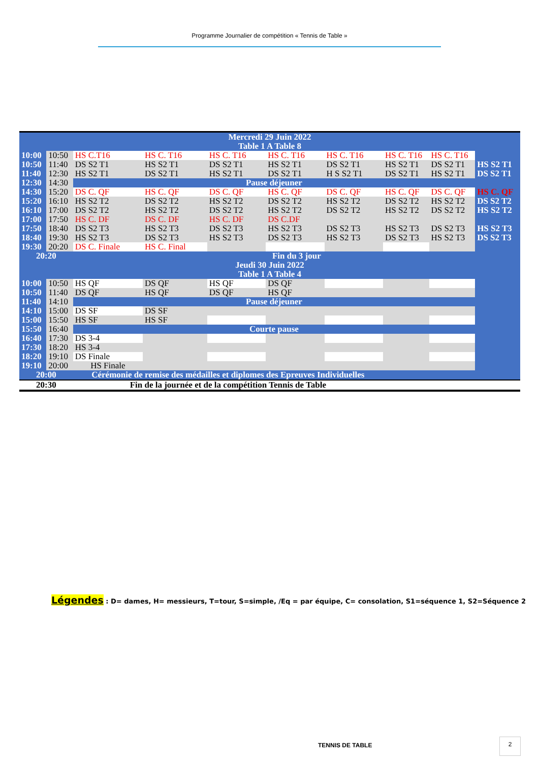Programme Journalier de compétition « Tennis de Table »
| Mercredi 29 Juin 2022 | | | | | | | | | |
| Table 1 A Table 8 | | | | | | | | | |
| 10:00 | 10:50 | HS C.T16 | HS C. T16 | HS C. T16 | HS C. T16 | HS C. T16 | HS C. T16 | HS C. T16 | |
| 10:50 | 11:40 | DS S2 T1 | HS S2 T1 | DS S2 T1 | HS S2 T1 | DS S2 T1 | HS S2 T1 | DS S2 T1 | HS S2 T1 |
| 11:40 | 12:30 | HS S2 T1 | DS S2 T1 | HS S2 T1 | DS S2 T1 | H S S2 T1 | DS S2 T1 | HS S2 T1 | DS S2 T1 |
| 12:30 | 14:30 | Pause déjeuner | | | | | | | |
| 14:30 | 15:20 | DS C. QF | HS C. QF | DS C. QF | HS C. QF | DS C. QF | HS C. QF | DS C. QF | HS C. QF |
| 15:20 | 16:10 | HS S2 T2 | DS S2 T2 | HS S2 T2 | DS S2 T2 | HS S2 T2 | DS S2 T2 | HS S2 T2 | DS S2 T2 |
| 16:10 | 17:00 | DS S2 T2 | HS S2 T2 | DS S2 T2 | HS S2 T2 | DS S2 T2 | HS S2 T2 | DS S2 T2 | HS S2 T2 |
| 17:00 | 17:50 | HS C. DF | DS C. DF | HS C. DF | DS C.DF | | | | |
| 17:50 | 18:40 | DS S2 T3 | HS S2 T3 | DS S2 T3 | HS S2 T3 | DS S2 T3 | HS S2 T3 | DS S2 T3 | HS S2 T3 |
| 18:40 | 19:30 | HS S2 T3 | DS S2 T3 | HS S2 T3 | DS S2 T3 | HS S2 T3 | DS S2 T3 | HS S2 T3 | DS S2 T3 |
| 19:30 | 20:20 | DS C. Finale | HS C. Final | | | | | | |
| 20:20 | | Fin du 3 jour | | | | | | | |
| Jeudi 30 Juin 2022 | | | | | | | | | |
| Table 1 A Table 4 | | | | | | | | | |
| 10:00 | 10:50 | HS QF | DS QF | HS QF | DS QF | | | | |
| 10:50 | 11:40 | DS QF | HS QF | DS QF | HS QF | | | | |
| 11:40 | 14:10 | Pause déjeuner | | | | | | | |
| 14:10 | 15:00 | DS SF | DS SF | | | | | | |
| 15:00 | 15:50 | HS SF | HS SF | | | | | | |
| 15:50 | 16:40 | Courte pause | | | | | | | |
| 16:40 | 17:30 | DS 3-4 | | | | | | | |
| 17:30 | 18:20 | HS 3-4 | | | | | | | |
| 18:20 | 19:10 | DS Finale | | | | | | | |
| 19:10 | 20:00 | HS Finale | | | | | | | |
| 20:00 | | Cérémonie de remise des médailles et diplomes des Epreuves Individuelles | | | | | | | |
| 20:30 | | Fin de la journée et de la compétition Tennis de Table | | | | | | | |
Légendes : D= dames, H= messieurs, T=tour, S=simple, /Eq = par équipe, C= consolation, S1=séquence 1, S2=Séquence 2
TENNIS DE TABLE
2